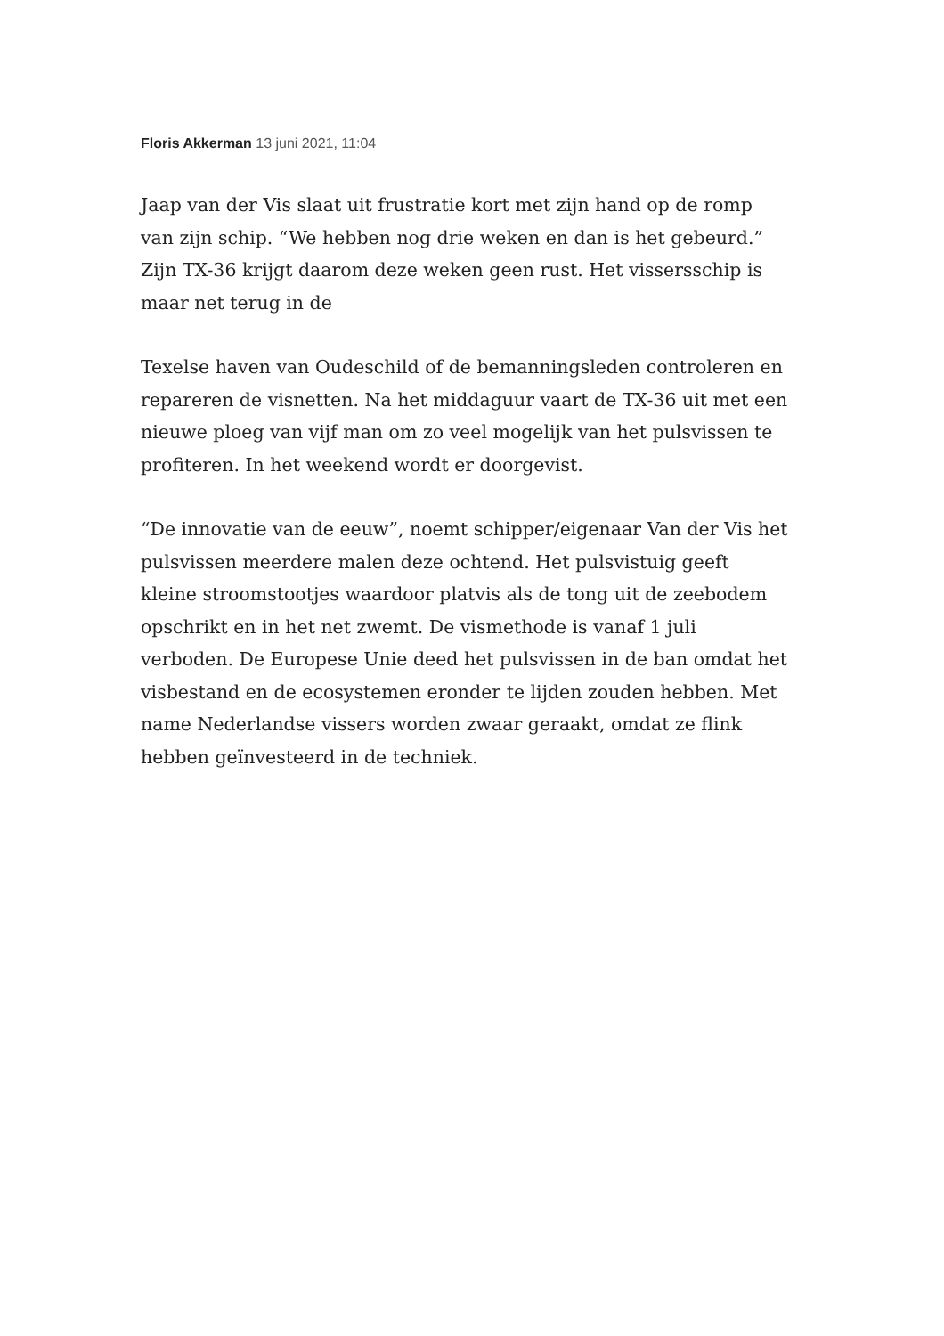Floris Akkerman 13 juni 2021, 11:04
Jaap van der Vis slaat uit frustratie kort met zijn hand op de romp van zijn schip. “We hebben nog drie weken en dan is het gebeurd.” Zijn TX-36 krijgt daarom deze weken geen rust. Het vissersschip is maar net terug in de
Texelse haven van Oudeschild of de bemanningsleden controleren en repareren de visnetten. Na het middaguur vaart de TX-36 uit met een nieuwe ploeg van vijf man om zo veel mogelijk van het pulsvissen te profiteren. In het weekend wordt er doorgevist.
“De innovatie van de eeuw”, noemt schipper/eigenaar Van der Vis het pulsvissen meerdere malen deze ochtend. Het pulsvistuig geeft kleine stroomstootjes waardoor platvis als de tong uit de zeebodem opschrikt en in het net zwemt. De vismethode is vanaf 1 juli verboden. De Europese Unie deed het pulsvissen in de ban omdat het visbestand en de ecosystemen eronder te lijden zouden hebben. Met name Nederlandse vissers worden zwaar geraakt, omdat ze flink hebben geïnvesteerd in de techniek.